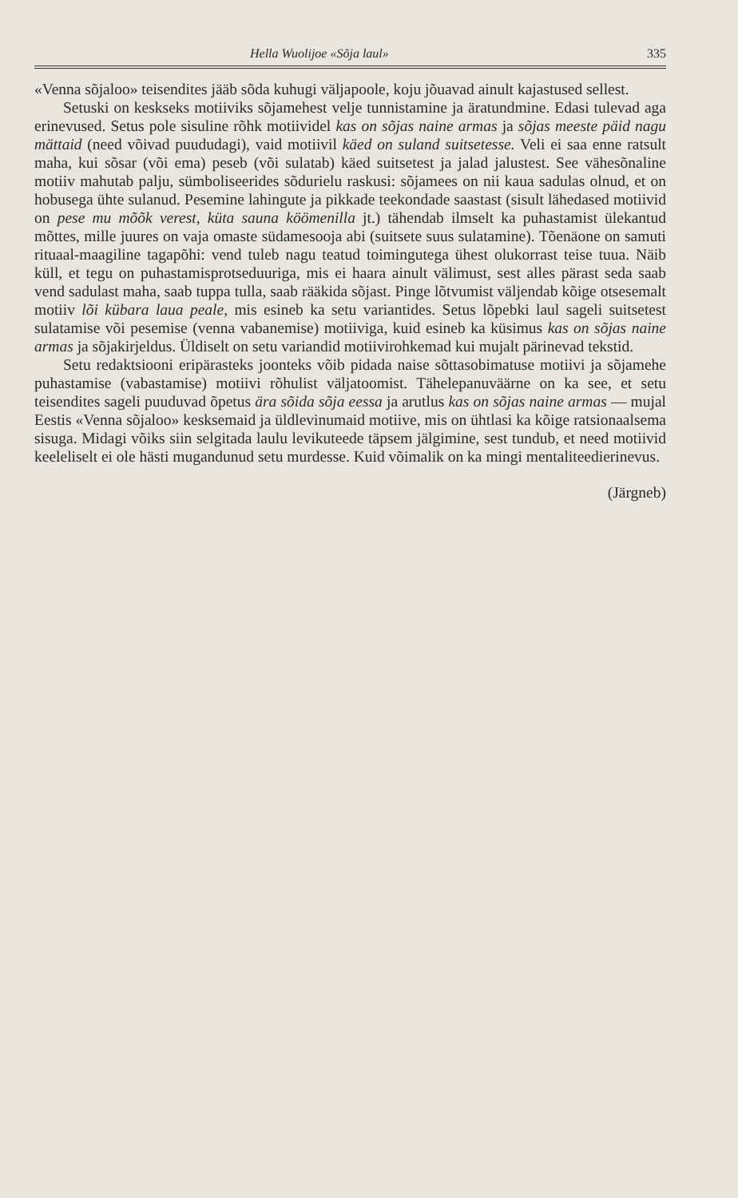Hella Wuolijoe «Sõja laul» 335
«Venna sõjaloo» teisendites jääb sõda kuhugi väljapoole, koju jõuavad ainult kajastused sellest.
Setuski on keskseks motiiviks sõjamehest velje tunnistamine ja äratundmine. Edasi tulevad aga erinevused. Setus pole sisuline rõhk motiividel kas on sõjas naine armas ja sõjas meeste päid nagu mättaid (need võivad puududagi), vaid motiivil käed on suland suitsetesse. Veli ei saa enne ratsult maha, kui sõsar (või ema) peseb (või sulatab) käed suitsetest ja jalad jalustest. See vähesõnaline motiiv mahutab palju, sümboliseerides sõdurielu raskusi: sõjamees on nii kaua sadulas olnud, et on hobusega ühte sulanud. Pesemine lahingute ja pikkade teekondade saastast (sisult lähedased motiivid on pese mu mõõk verest, küta sauna köömenilla jt.) tähendab ilmselt ka puhastamist ülekantud mõttes, mille juures on vaja omaste südamesooja abi (suitsete suus sulatamine). Tõenäone on samuti rituaal-maagiline tagapõhi: vend tuleb nagu teatud toimingutega ühest olukorrast teise tuua. Näib küll, et tegu on puhastamisprotseduuriga, mis ei haara ainult välimust, sest alles pärast seda saab vend sadulast maha, saab tuppa tulla, saab rääkida sõjast. Pinge lõtvumist väljendab kõige otsesemalt motiiv lõi kübara laua peale, mis esineb ka setu variantides. Setus lõpebki laul sageli suitsetest sulatamise või pesemise (venna vabanemise) motiiviga, kuid esineb ka küsimus kas on sõjas naine armas ja sõjakirjeldus. Üldiselt on setu variandid motiivirohkemad kui mujalt pärinevad tekstid.
Setu redaktsiooni eripärasteks joonteks võib pidada naise sõttasobimatuse motiivi ja sõjamehe puhastamise (vabastamise) motiivi rõhulist väljatoomist. Tähelepanuväärne on ka see, et setu teisendites sageli puuduvad õpetus ära sõida sõja eessa ja arutlus kas on sõjas naine armas — mujal Eestis «Venna sõjaloo» kesksemaid ja üldlevinumaid motiive, mis on ühtlasi ka kõige ratsionaalsema sisuga. Midagi võiks siin selgitada laulu levikuteede täpsem jälgimine, sest tundub, et need motiivid keeleliselt ei ole hästi mugandunud setu murdesse. Kuid võimalik on ka mingi mentaliteedierinevus.
(Järgneb)